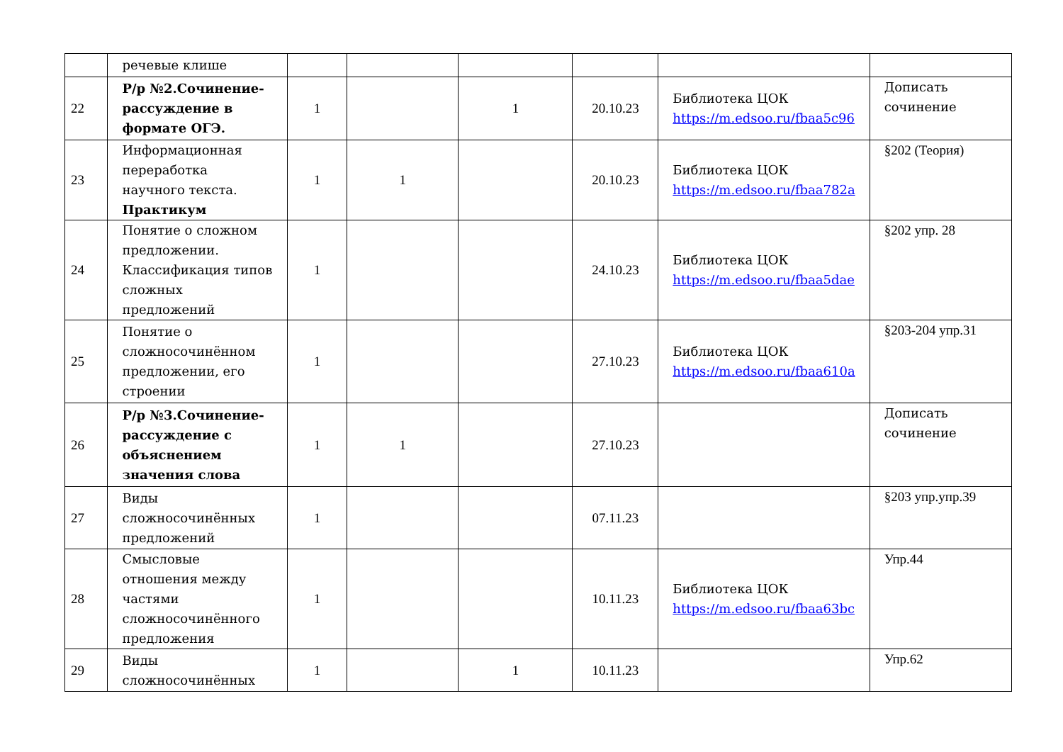| | речевые клише | | | | | | |
| 22 | Р/р №2.Сочинение-рассуждение в формате ОГЭ. | 1 | | 1 | 20.10.23 | Библиотека ЦОК https://m.edsoo.ru/fbaa5c96 | Дописать сочинение |
| 23 | Информационная переработка научного текста. Практикум | 1 | 1 | | 20.10.23 | Библиотека ЦОК https://m.edsoo.ru/fbaa782a | §202 (Теория) |
| 24 | Понятие о сложном предложении. Классификация типов сложных предложений | 1 | | | 24.10.23 | Библиотека ЦОК https://m.edsoo.ru/fbaa5dae | §202 упр. 28 |
| 25 | Понятие о сложносочинённом предложении, его строении | 1 | | | 27.10.23 | Библиотека ЦОК https://m.edsoo.ru/fbaa610a | §203-204 упр.31 |
| 26 | Р/р №3.Сочинение-рассуждение с объяснением значения слова | 1 | 1 | | 27.10.23 | | Дописать сочинение |
| 27 | Виды сложносочинённых предложений | 1 | | | 07.11.23 | | §203 упр.упр.39 |
| 28 | Смысловые отношения между частями сложносочинённого предложения | 1 | | | 10.11.23 | Библиотека ЦОК https://m.edsoo.ru/fbaa63bc | Упр.44 |
| 29 | Виды сложносочинённых | 1 | | 1 | 10.11.23 | | Упр.62 |